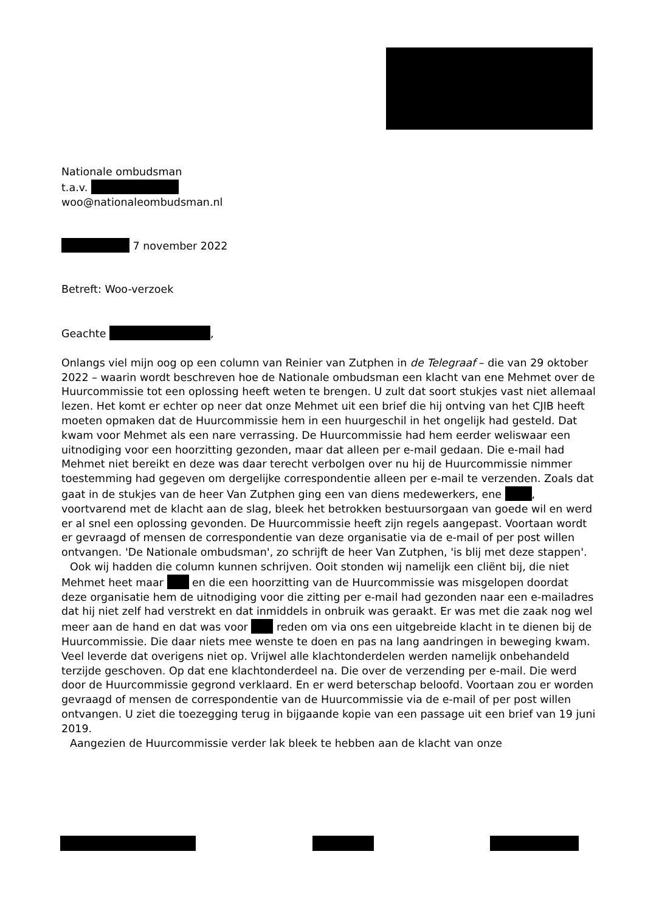Nationale ombudsman
t.a.v.
woo@nationaleombudsman.nl
7 november 2022
Betreft: Woo-verzoek
Geachte ,
Onlangs viel mijn oog op een column van Reinier van Zutphen in de Telegraaf – die van 29 oktober 2022 – waarin wordt beschreven hoe de Nationale ombudsman een klacht van ene Mehmet over de Huurcommissie tot een oplossing heeft weten te brengen. U zult dat soort stukjes vast niet allemaal lezen. Het komt er echter op neer dat onze Mehmet uit een brief die hij ontving van het CJIB heeft moeten opmaken dat de Huurcommissie hem in een huurgeschil in het ongelijk had gesteld. Dat kwam voor Mehmet als een nare verrassing. De Huurcommissie had hem eerder weliswaar een uitnodiging voor een hoorzitting gezonden, maar dat alleen per e-mail gedaan. Die e-mail had Mehmet niet bereikt en deze was daar terecht verbolgen over nu hij de Huurcommissie nimmer toestemming had gegeven om dergelijke correspondentie alleen per e-mail te verzenden. Zoals dat gaat in de stukjes van de heer Van Zutphen ging een van diens medewerkers, ene , voortvarend met de klacht aan de slag, bleek het betrokken bestuursorgaan van goede wil en werd er al snel een oplossing gevonden. De Huurcommissie heeft zijn regels aangepast. Voortaan wordt er gevraagd of mensen de correspondentie van deze organisatie via de e-mail of per post willen ontvangen. 'De Nationale ombudsman', zo schrijft de heer Van Zutphen, 'is blij met deze stappen'.
Ook wij hadden die column kunnen schrijven. Ooit stonden wij namelijk een cliënt bij, die niet Mehmet heet maar en die een hoorzitting van de Huurcommissie was misgelopen doordat deze organisatie hem de uitnodiging voor die zitting per e-mail had gezonden naar een e-mailadres dat hij niet zelf had verstrekt en dat inmiddels in onbruik was geraakt. Er was met die zaak nog wel meer aan de hand en dat was voor reden om via ons een uitgebreide klacht in te dienen bij de Huurcommissie. Die daar niets mee wenste te doen en pas na lang aandringen in beweging kwam. Veel leverde dat overigens niet op. Vrijwel alle klachtonderdelen werden namelijk onbehandeld terzijde geschoven. Op dat ene klachtonderdeel na. Die over de verzending per e-mail. Die werd door de Huurcommissie gegrond verklaard. En er werd beterschap beloofd. Voortaan zou er worden gevraagd of mensen de correspondentie van de Huurcommissie via de e-mail of per post willen ontvangen. U ziet die toezegging terug in bijgaande kopie van een passage uit een brief van 19 juni 2019.
Aangezien de Huurcommissie verder lak bleek te hebben aan de klacht van onze